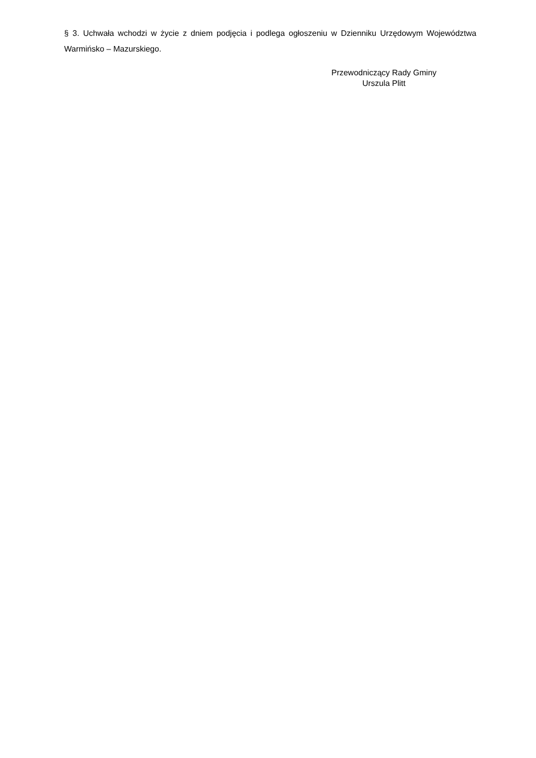§ 3. Uchwała wchodzi w życie z dniem podjęcia i podlega ogłoszeniu w Dzienniku Urzędowym Województwa Warmińsko – Mazurskiego.
Przewodniczący Rady Gminy
Urszula Plitt